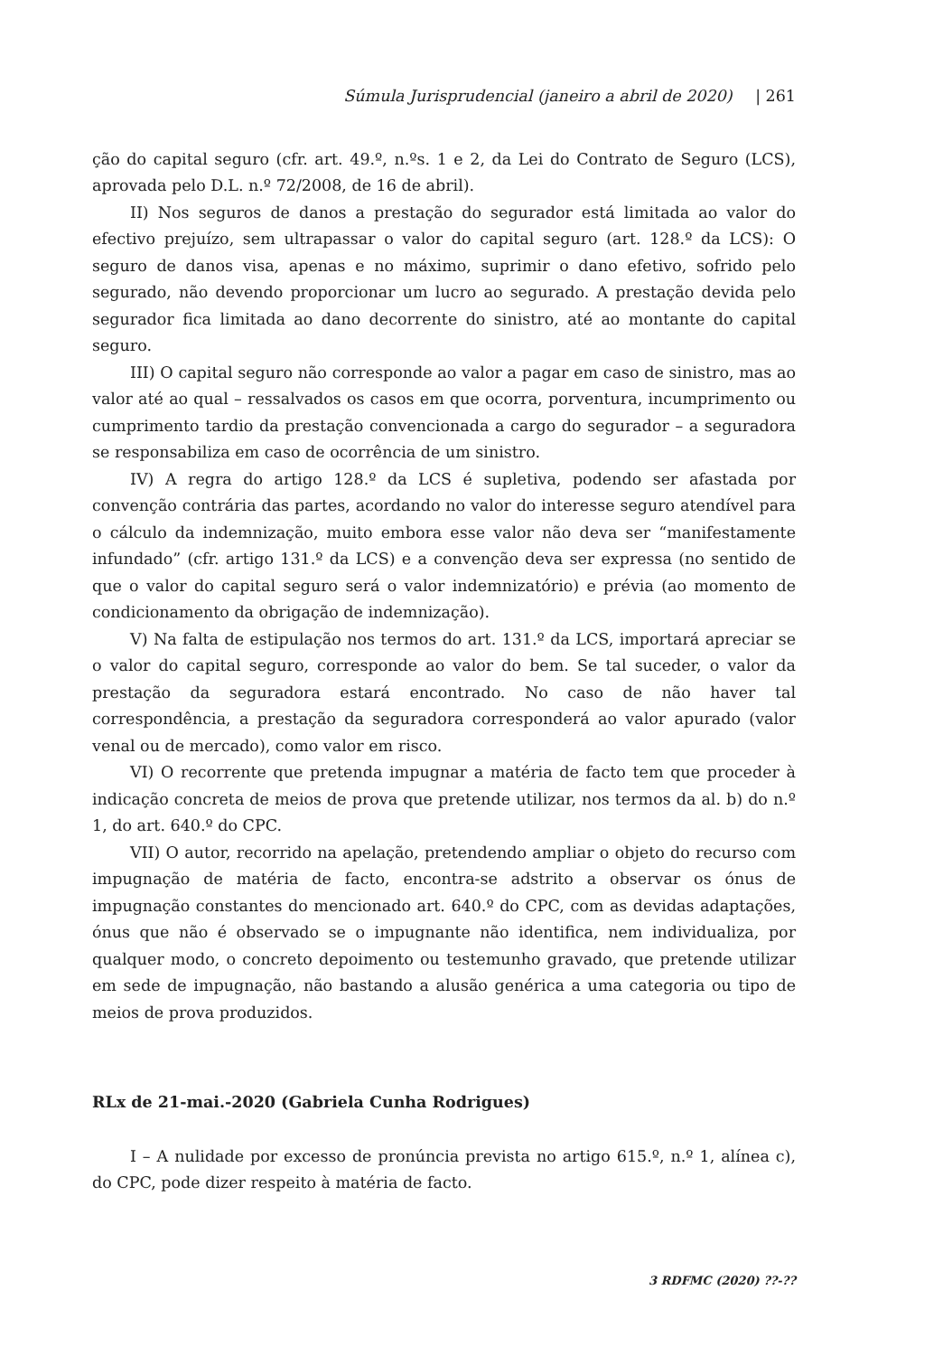Súmula Jurisprudencial (janeiro a abril de 2020) | 261
ção do capital seguro (cfr. art. 49.º, n.ºs. 1 e 2, da Lei do Contrato de Seguro (LCS), aprovada pelo D.L. n.º 72/2008, de 16 de abril).
II) Nos seguros de danos a prestação do segurador está limitada ao valor do efectivo prejuízo, sem ultrapassar o valor do capital seguro (art. 128.º da LCS): O seguro de danos visa, apenas e no máximo, suprimir o dano efetivo, sofrido pelo segurado, não devendo proporcionar um lucro ao segurado. A prestação devida pelo segurador fica limitada ao dano decorrente do sinistro, até ao montante do capital seguro.
III) O capital seguro não corresponde ao valor a pagar em caso de sinistro, mas ao valor até ao qual – ressalvados os casos em que ocorra, porventura, incumprimento ou cumprimento tardio da prestação convencionada a cargo do segurador – a seguradora se responsabiliza em caso de ocorrência de um sinistro.
IV) A regra do artigo 128.º da LCS é supletiva, podendo ser afastada por convenção contrária das partes, acordando no valor do interesse seguro atendível para o cálculo da indemnização, muito embora esse valor não deva ser “manifestamente infundado” (cfr. artigo 131.º da LCS) e a convenção deva ser expressa (no sentido de que o valor do capital seguro será o valor indemnizatório) e prévia (ao momento de condicionamento da obrigação de indemnização).
V) Na falta de estipulação nos termos do art. 131.º da LCS, importará apreciar se o valor do capital seguro, corresponde ao valor do bem. Se tal suceder, o valor da prestação da seguradora estará encontrado. No caso de não haver tal correspondência, a prestação da seguradora corresponderá ao valor apurado (valor venal ou de mercado), como valor em risco.
VI) O recorrente que pretenda impugnar a matéria de facto tem que proceder à indicação concreta de meios de prova que pretende utilizar, nos termos da al. b) do n.º 1, do art. 640.º do CPC.
VII) O autor, recorrido na apelação, pretendendo ampliar o objeto do recurso com impugnação de matéria de facto, encontra-se adstrito a observar os ónus de impugnação constantes do mencionado art. 640.º do CPC, com as devidas adaptações, ónus que não é observado se o impugnante não identifica, nem individualiza, por qualquer modo, o concreto depoimento ou testemunho gravado, que pretende utilizar em sede de impugnação, não bastando a alusão genérica a uma categoria ou tipo de meios de prova produzidos.
RLx de 21-mai.-2020 (Gabriela Cunha Rodrigues)
I – A nulidade por excesso de pronúncia prevista no artigo 615.º, n.º 1, alínea c), do CPC, pode dizer respeito à matéria de facto.
3 RDFMC (2020) ??-??